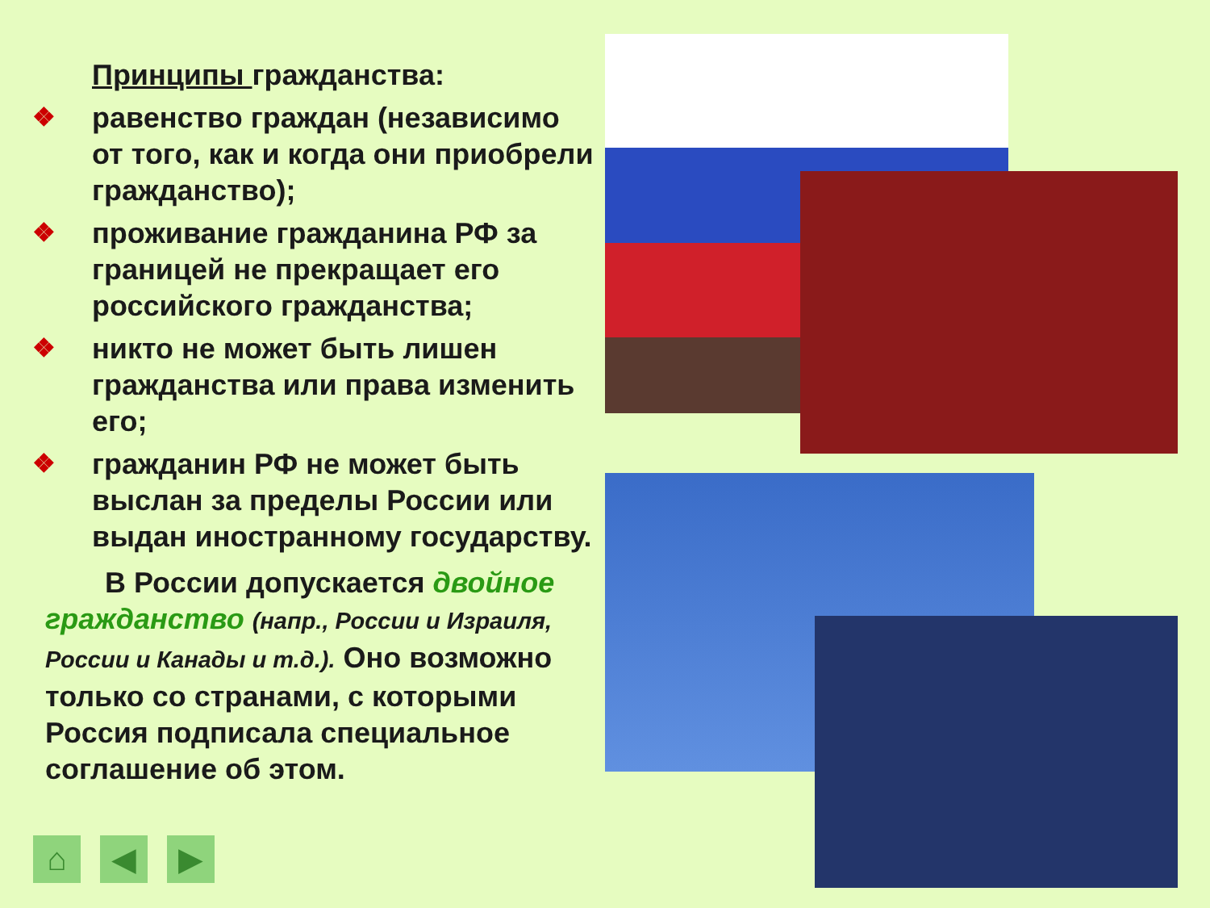Принципы гражданства:
❖ равенство граждан (независимо от того, как и когда они приобрели гражданство);
❖ проживание гражданина РФ за границей не прекращает его российского гражданства;
❖ никто не может быть лишен гражданства или права изменить его;
❖ гражданин РФ не может быть выслан за пределы России или выдан иностранному государству.
В России допускается двойное гражданство (напр., России и Израиля, России и Канады и т.д.). Оно возможно только со странами, с которыми Россия подписала специальное соглашение об этом.
⌂ ◀ ▶